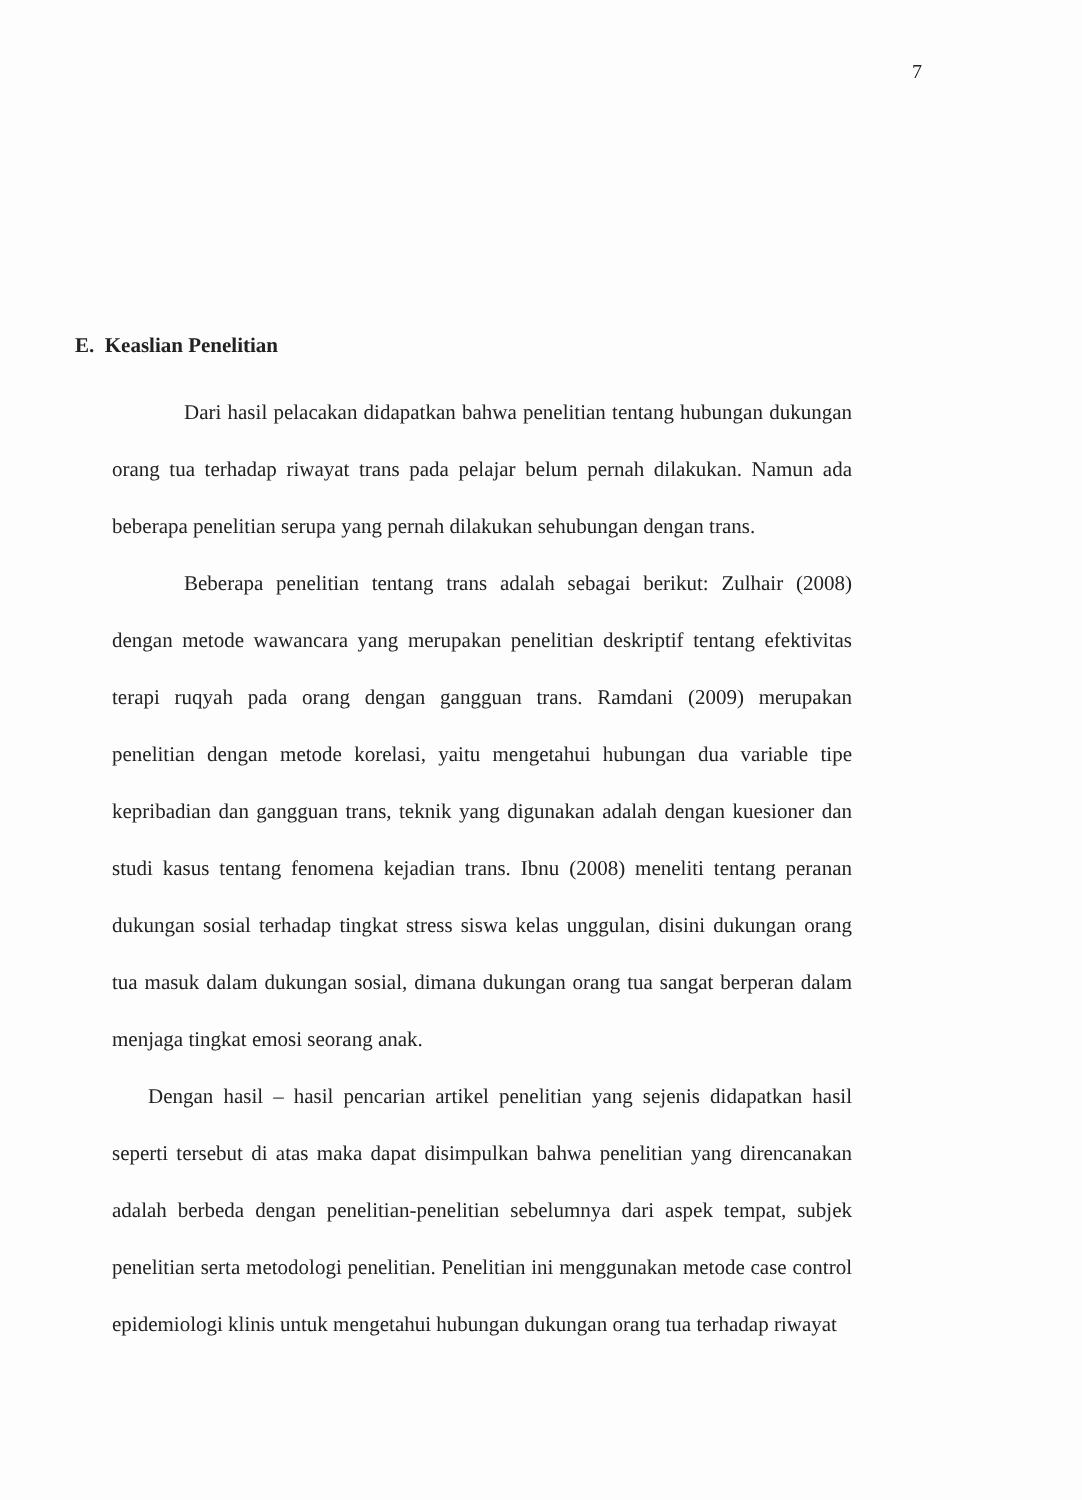7
E. Keaslian Penelitian
Dari hasil pelacakan didapatkan bahwa penelitian tentang hubungan dukungan orang tua terhadap riwayat trans pada pelajar belum pernah dilakukan. Namun ada beberapa penelitian serupa yang pernah dilakukan sehubungan dengan trans.
Beberapa penelitian tentang trans adalah sebagai berikut: Zulhair (2008) dengan metode wawancara yang merupakan penelitian deskriptif tentang efektivitas terapi ruqyah pada orang dengan gangguan trans. Ramdani (2009) merupakan penelitian dengan metode korelasi, yaitu mengetahui hubungan dua variable tipe kepribadian dan gangguan trans, teknik yang digunakan adalah dengan kuesioner dan studi kasus tentang fenomena kejadian trans. Ibnu (2008) meneliti tentang peranan dukungan sosial terhadap tingkat stress siswa kelas unggulan, disini dukungan orang tua masuk dalam dukungan sosial, dimana dukungan orang tua sangat berperan dalam menjaga tingkat emosi seorang anak.
Dengan hasil – hasil pencarian artikel penelitian yang sejenis didapatkan hasil seperti tersebut di atas maka dapat disimpulkan bahwa penelitian yang direncanakan adalah berbeda dengan penelitian-penelitian sebelumnya dari aspek tempat, subjek penelitian serta metodologi penelitian. Penelitian ini menggunakan metode case control epidemiologi klinis untuk mengetahui hubungan dukungan orang tua terhadap riwayat